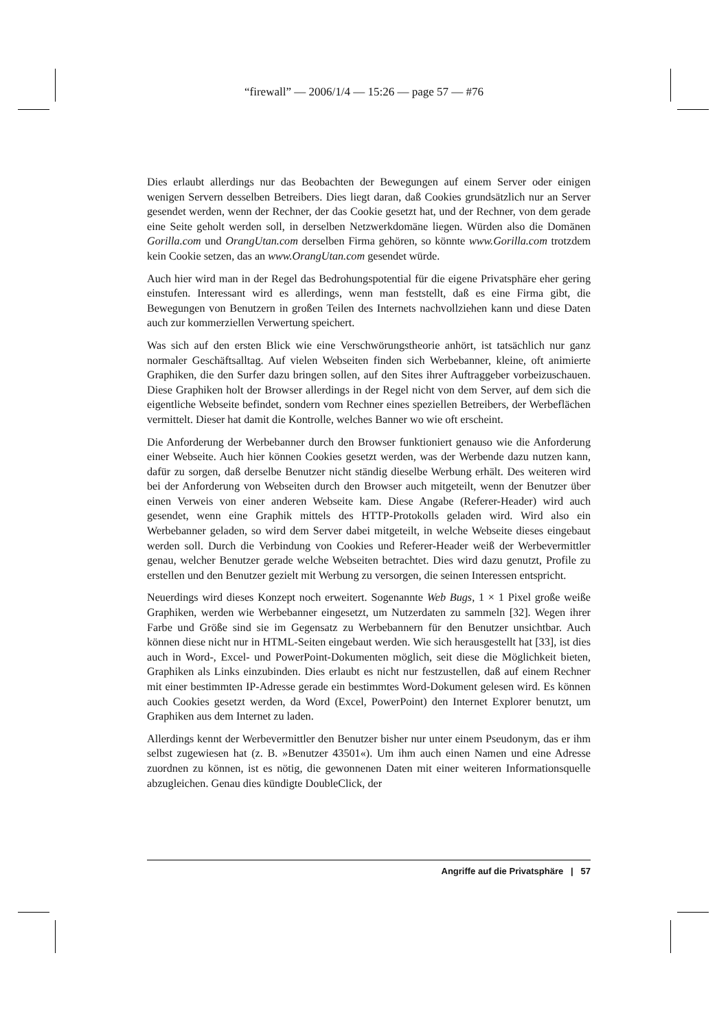“firewall” — 2006/1/4 — 15:26 — page 57 — #76
Dies erlaubt allerdings nur das Beobachten der Bewegungen auf einem Server oder einigen wenigen Servern desselben Betreibers. Dies liegt daran, daß Cookies grundsätzlich nur an Server gesendet werden, wenn der Rechner, der das Cookie gesetzt hat, und der Rechner, von dem gerade eine Seite geholt werden soll, in derselben Netzwerkdomäne liegen. Würden also die Domänen Gorilla.com und OrangUtan.com derselben Firma gehören, so könnte www.Gorilla.com trotzdem kein Cookie setzen, das an www.OrangUtan.com gesendet würde.
Auch hier wird man in der Regel das Bedrohungspotential für die eigene Privatsphäre eher gering einstufen. Interessant wird es allerdings, wenn man feststellt, daß es eine Firma gibt, die Bewegungen von Benutzern in großen Teilen des Internets nachvollziehen kann und diese Daten auch zur kommerziellen Verwertung speichert.
Was sich auf den ersten Blick wie eine Verschwörungstheorie anhört, ist tatsächlich nur ganz normaler Geschäftsalltag. Auf vielen Webseiten finden sich Werbebanner, kleine, oft animierte Graphiken, die den Surfer dazu bringen sollen, auf den Sites ihrer Auftraggeber vorbeizuschauen. Diese Graphiken holt der Browser allerdings in der Regel nicht von dem Server, auf dem sich die eigentliche Webseite befindet, sondern vom Rechner eines speziellen Betreibers, der Werbeflächen vermittelt. Dieser hat damit die Kontrolle, welches Banner wo wie oft erscheint.
Die Anforderung der Werbebanner durch den Browser funktioniert genauso wie die Anforderung einer Webseite. Auch hier können Cookies gesetzt werden, was der Werbende dazu nutzen kann, dafür zu sorgen, daß derselbe Benutzer nicht ständig dieselbe Werbung erhält. Des weiteren wird bei der Anforderung von Webseiten durch den Browser auch mitgeteilt, wenn der Benutzer über einen Verweis von einer anderen Webseite kam. Diese Angabe (Referer-Header) wird auch gesendet, wenn eine Graphik mittels des HTTP-Protokolls geladen wird. Wird also ein Werbebanner geladen, so wird dem Server dabei mitgeteilt, in welche Webseite dieses eingebaut werden soll. Durch die Verbindung von Cookies und Referer-Header weiß der Werbevermittler genau, welcher Benutzer gerade welche Webseiten betrachtet. Dies wird dazu genutzt, Profile zu erstellen und den Benutzer gezielt mit Werbung zu versorgen, die seinen Interessen entspricht.
Neuerdings wird dieses Konzept noch erweitert. Sogenannte Web Bugs, 1 × 1 Pixel große weiße Graphiken, werden wie Werbebanner eingesetzt, um Nutzerdaten zu sammeln [32]. Wegen ihrer Farbe und Größe sind sie im Gegensatz zu Werbebannern für den Benutzer unsichtbar. Auch können diese nicht nur in HTML-Seiten eingebaut werden. Wie sich herausgestellt hat [33], ist dies auch in Word-, Excel- und PowerPoint-Dokumenten möglich, seit diese die Möglichkeit bieten, Graphiken als Links einzubinden. Dies erlaubt es nicht nur festzustellen, daß auf einem Rechner mit einer bestimmten IP-Adresse gerade ein bestimmtes Word-Dokument gelesen wird. Es können auch Cookies gesetzt werden, da Word (Excel, PowerPoint) den Internet Explorer benutzt, um Graphiken aus dem Internet zu laden.
Allerdings kennt der Werbevermittler den Benutzer bisher nur unter einem Pseudonym, das er ihm selbst zugewiesen hat (z. B. »Benutzer 43501«). Um ihm auch einen Namen und eine Adresse zuordnen zu können, ist es nötig, die gewonnenen Daten mit einer weiteren Informationsquelle abzugleichen. Genau dies kündigte DoubleClick, der
Angriffe auf die Privatsphäre | 57